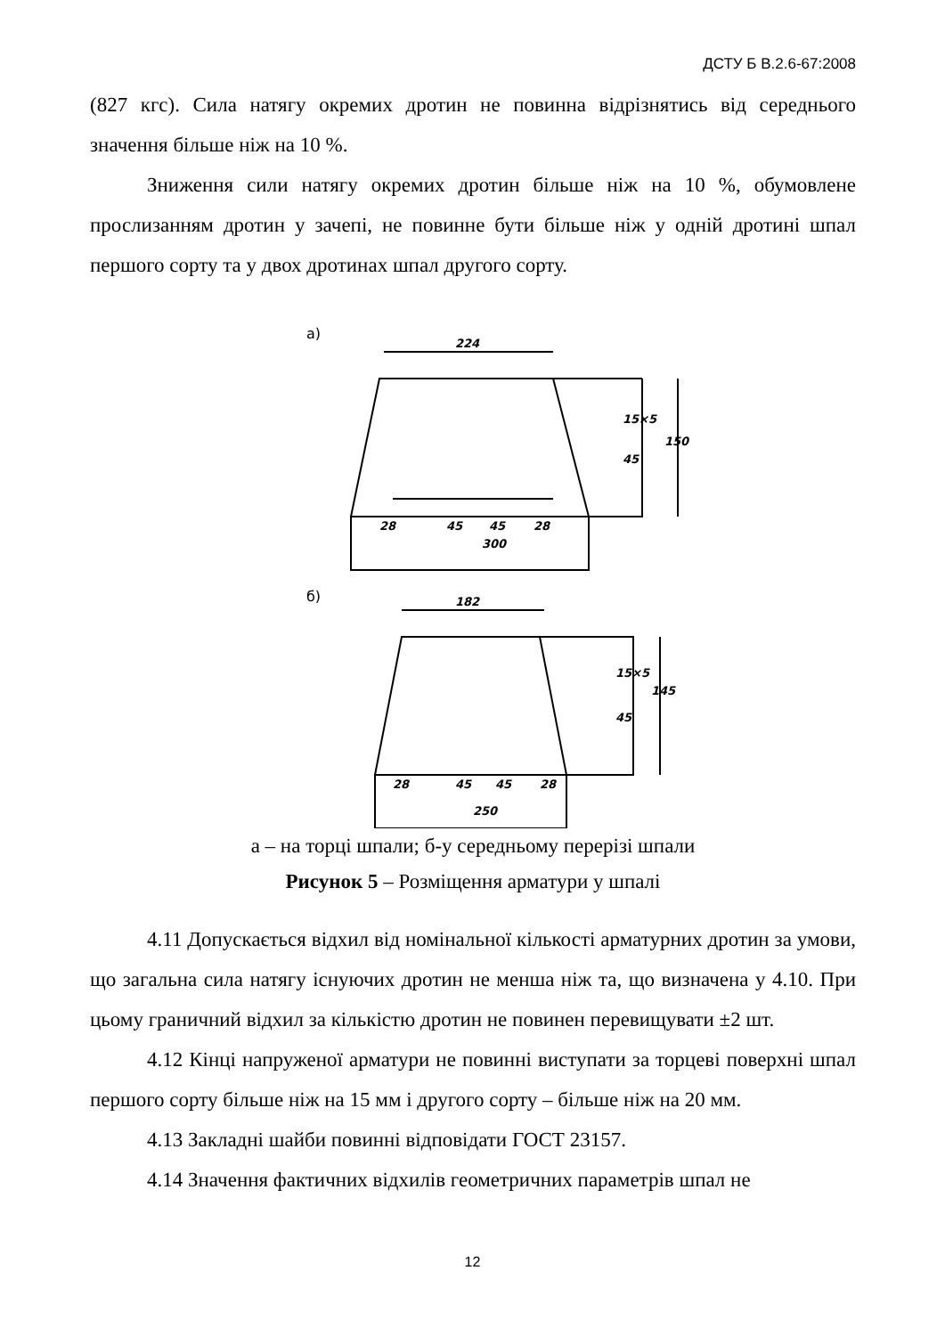ДСТУ Б В.2.6-67:2008
(827 кгс). Сила натягу окремих дротин не повинна відрізнятись від середнього значення більше ніж на 10 %.
Зниження сили натягу окремих дротин більше ніж на 10 %, обумовлене прослизанням дротин у зачепі, не повинне бути більше ніж у одній дротині шпал першого сорту та у двох дротинах шпал другого сорту.
а)
224
28
45
45
28
300
45
15×5
150
б)
182
28
45
45
28
250
45
15×5
145
а – на торці шпали; б-у середньому перерізі шпали
Рисунок 5 – Розміщення арматури у шпалі
4.11 Допускається відхил від номінальної кількості арматурних дротин за умови, що загальна сила натягу існуючих дротин не менша ніж та, що визначена у 4.10. При цьому граничний відхил за кількістю дротин не повинен перевищувати ±2 шт.
4.12 Кінці напруженої арматури не повинні виступати за торцеві поверхні шпал першого сорту більше ніж на 15 мм і другого сорту – більше ніж на 20 мм.
4.13 Закладні шайби повинні відповідати ГОСТ 23157.
4.14 Значення фактичних відхилів геометричних параметрів шпал не
12